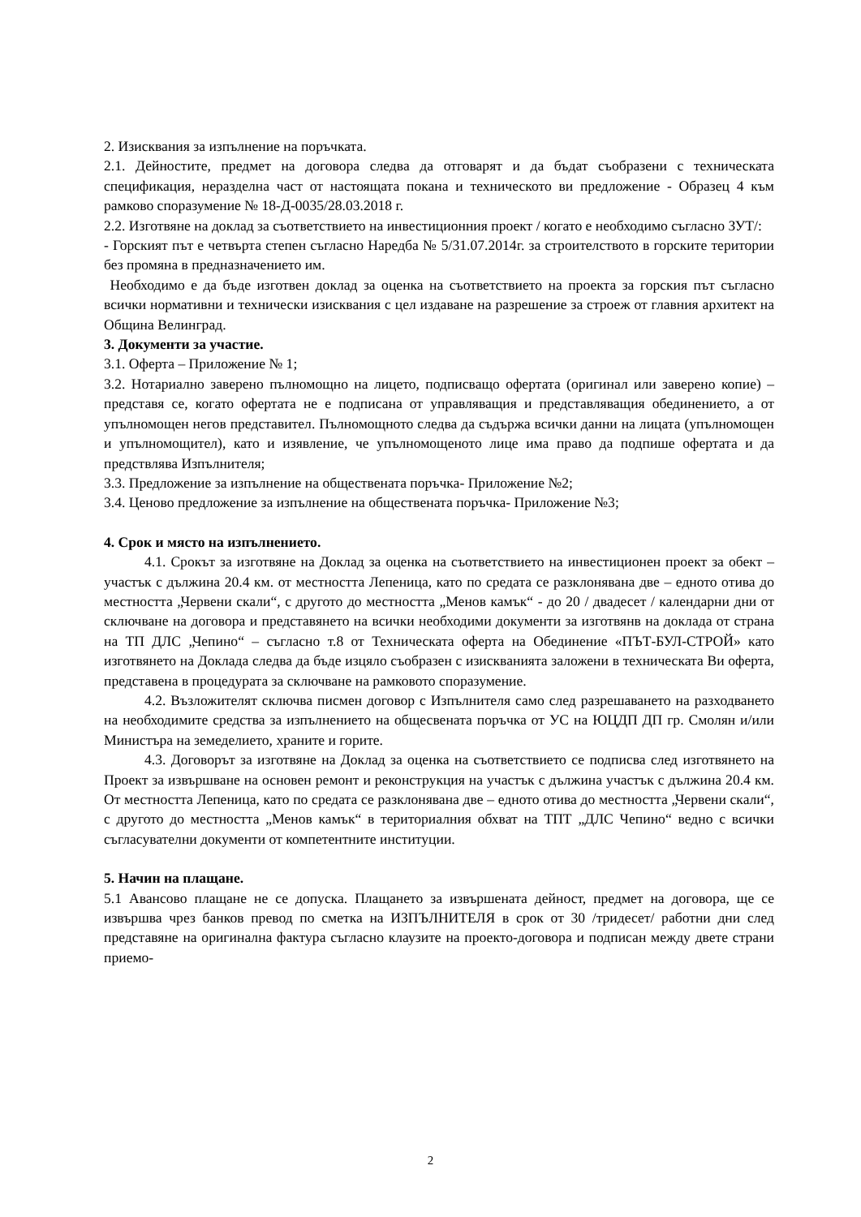2. Изисквания за изпълнение на поръчката.
2.1. Дейностите, предмет на договора следва да отговарят и да бъдат съобразени с техническата спецификация, неразделна част от настоящата покана и техническото ви предложение - Образец 4 към рамково споразумение № 18-Д-0035/28.03.2018 г.
2.2. Изготвяне на доклад за съответствието на инвестиционния проект / когато е необходимо съгласно ЗУТ/:
- Горският път е четвърта степен съгласно Наредба № 5/31.07.2014г. за строителството в горските територии без промяна в предназначението им.
Необходимо е да бъде изготвен доклад за оценка на съответствието на проекта за горския път съгласно всички нормативни и технически изисквания с цел издаване на разрешение за строеж от главния архитект на Община Велинград.
3. Документи за участие.
3.1. Оферта – Приложение № 1;
3.2. Нотариално заверено пълномощно на лицето, подписващо офертата (оригинал или заверено копие) – представя се, когато офертата не е подписана от управляващия и представляващия обединението, а от упълномощен негов представител. Пълномощното следва да съдържа всички данни на лицата (упълномощен и упълномощител), като и изявление, че упълномощеното лице има право да подпише офертата и да предствлява Изпълнителя;
3.3. Предложение за изпълнение на обществената поръчка- Приложение №2;
3.4. Ценово предложение за изпълнение на обществената поръчка- Приложение №3;
4. Срок и място на изпълнението.
4.1. Срокът за изготвяне на Доклад за оценка на съответствието на инвестиционен проект за обект – участък с дължина 20.4 км. от местността Лепеница, като по средата се разклонявана две – едното отива до местността „Червени скали“, с другото до местността „Менов камък“ - до 20 / двадесет / календарни дни от сключване на договора и представянето на всички необходими документи за изготвянв на доклада от страна на ТП ДЛС „Чепино“ – съгласно т.8 от Техническата оферта на Обединение «ПЪТ-БУЛ-СТРОЙ» като изготвянето на Доклада следва да бъде изцяло съобразен с изискванията заложени в техническата Ви оферта, представена в процедурата за сключване на рамковото споразумение.
4.2. Възложителят сключва писмен договор с Изпълнителя само след разрешаването на разходването на необходимите средства за изпълнението на общесвената поръчка от УС на ЮЦДП ДП гр. Смолян и/или Министъра на земеделието, храните и горите.
4.3. Договорът за изготвяне на Доклад за оценка на съответствието се подписва след изготвянето на Проект за извършване на основен ремонт и реконструкция на участък с дължина участък с дължина 20.4 км. От местността Лепеница, като по средата се разклонявана две – едното отива до местността „Червени скали“, с другото до местността „Менов камък“ в териториалния обхват на ТПТ „ДЛС Чепино“ ведно с всички съгласувателни документи от компетентните институции.
5. Начин на плащане.
5.1 Авансово плащане не се допуска. Плащането за извършената дейност, предмет на договора, ще се извършва чрез банков превод по сметка на ИЗПЪЛНИТЕЛЯ в срок от 30 /тридесет/ работни дни след представяне на оригинална фактура съгласно клаузите на проекто-договора и подписан между двете страни приемо-
2